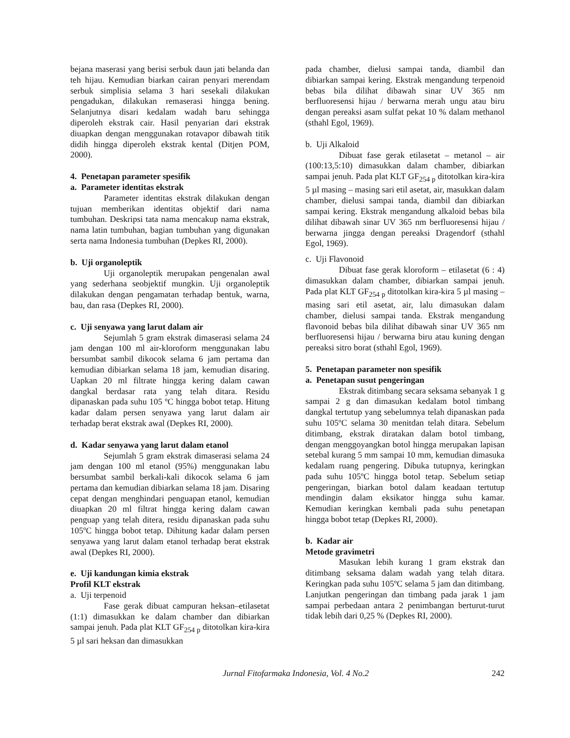bejana maserasi yang berisi serbuk daun jati belanda dan teh hijau. Kemudian biarkan cairan penyari merendam serbuk simplisia selama 3 hari sesekali dilakukan pengadukan, dilakukan remaserasi hingga bening. Selanjutnya disari kedalam wadah baru sehingga diperoleh ekstrak cair. Hasil penyarian dari ekstrak diuapkan dengan menggunakan rotavapor dibawah titik didih hingga diperoleh ekstrak kental (Ditjen POM, 2000).
4. Penetapan parameter spesifik
a. Parameter identitas ekstrak
Parameter identitas ekstrak dilakukan dengan tujuan memberikan identitas objektif dari nama tumbuhan. Deskripsi tata nama mencakup nama ekstrak, nama latin tumbuhan, bagian tumbuhan yang digunakan serta nama Indonesia tumbuhan (Depkes RI, 2000).
b. Uji organoleptik
Uji organoleptik merupakan pengenalan awal yang sederhana seobjektif mungkin. Uji organoleptik dilakukan dengan pengamatan terhadap bentuk, warna, bau, dan rasa (Depkes RI, 2000).
c. Uji senyawa yang larut dalam air
Sejumlah 5 gram ekstrak dimaserasi selama 24 jam dengan 100 ml air-kloroform menggunakan labu bersumbat sambil dikocok selama 6 jam pertama dan kemudian dibiarkan selama 18 jam, kemudian disaring. Uapkan 20 ml filtrate hingga kering dalam cawan dangkal berdasar rata yang telah ditara. Residu dipanaskan pada suhu 105 ºC hingga bobot tetap. Hitung kadar dalam persen senyawa yang larut dalam air terhadap berat ekstrak awal (Depkes RI, 2000).
d. Kadar senyawa yang larut dalam etanol
Sejumlah 5 gram ekstrak dimaserasi selama 24 jam dengan 100 ml etanol (95%) menggunakan labu bersumbat sambil berkali-kali dikocok selama 6 jam pertama dan kemudian dibiarkan selama 18 jam. Disaring cepat dengan menghindari penguapan etanol, kemudian diuapkan 20 ml filtrat hingga kering dalam cawan penguap yang telah ditera, residu dipanaskan pada suhu 105ºC hingga bobot tetap. Dihitung kadar dalam persen senyawa yang larut dalam etanol terhadap berat ekstrak awal (Depkes RI, 2000).
e. Uji kandungan kimia ekstrak
Profil KLT ekstrak
a. Uji terpenoid
Fase gerak dibuat campuran heksan–etilasetat (1:1) dimasukkan ke dalam chamber dan dibiarkan sampai jenuh. Pada plat KLT GF<sub>254 p</sub> ditotolkan kira-kira 5 µl sari heksan dan dimasukkan
pada chamber, dielusi sampai tanda, diambil dan dibiarkan sampai kering. Ekstrak mengandung terpenoid bebas bila dilihat dibawah sinar UV 365 nm berfluoresensi hijau / berwarna merah ungu atau biru dengan pereaksi asam sulfat pekat 10 % dalam methanol (sthahl Egol, 1969).
b. Uji Alkaloid
Dibuat fase gerak etilasetat – metanol – air (100:13,5:10) dimasukkan dalam chamber, dibiarkan sampai jenuh. Pada plat KLT GF<sub>254 p</sub> ditotolkan kira-kira 5 µl masing – masing sari etil asetat, air, masukkan dalam chamber, dielusi sampai tanda, diambil dan dibiarkan sampai kering. Ekstrak mengandung alkaloid bebas bila dilihat dibawah sinar UV 365 nm berfluoresensi hijau / berwarna jingga dengan pereaksi Dragendorf (sthahl Egol, 1969).
c. Uji Flavonoid
Dibuat fase gerak kloroform – etilasetat (6 : 4) dimasukkan dalam chamber, dibiarkan sampai jenuh. Pada plat KLT GF<sub>254 p</sub> ditotolkan kira-kira 5 µl masing – masing sari etil asetat, air, lalu dimasukan dalam chamber, dielusi sampai tanda. Ekstrak mengandung flavonoid bebas bila dilihat dibawah sinar UV 365 nm berfluoresensi hijau / berwarna biru atau kuning dengan pereaksi sitro borat (sthahl Egol, 1969).
5. Penetapan parameter non spesifik
a. Penetapan susut pengeringan
Ekstrak ditimbang secara seksama sebanyak 1 g sampai 2 g dan dimasukan kedalam botol timbang dangkal tertutup yang sebelumnya telah dipanaskan pada suhu 105ºC selama 30 menitdan telah ditara. Sebelum ditimbang, ekstrak diratakan dalam botol timbang, dengan menggoyangkan botol hingga merupakan lapisan setebal kurang 5 mm sampai 10 mm, kemudian dimasuka kedalam ruang pengering. Dibuka tutupnya, keringkan pada suhu 105ºC hingga botol tetap. Sebelum setiap pengeringan, biarkan botol dalam keadaan tertutup mendingin dalam eksikator hingga suhu kamar. Kemudian keringkan kembali pada suhu penetapan hingga bobot tetap (Depkes RI, 2000).
b. Kadar air
Metode gravimetri
Masukan lebih kurang 1 gram ekstrak dan ditimbang seksama dalam wadah yang telah ditara. Keringkan pada suhu 105ºC selama 5 jam dan ditimbang. Lanjutkan pengeringan dan timbang pada jarak 1 jam sampai perbedaan antara 2 penimbangan berturut-turut tidak lebih dari 0,25 % (Depkes RI, 2000).
Jurnal Fitofarmaka Indonesia, Vol. 4 No.2 242